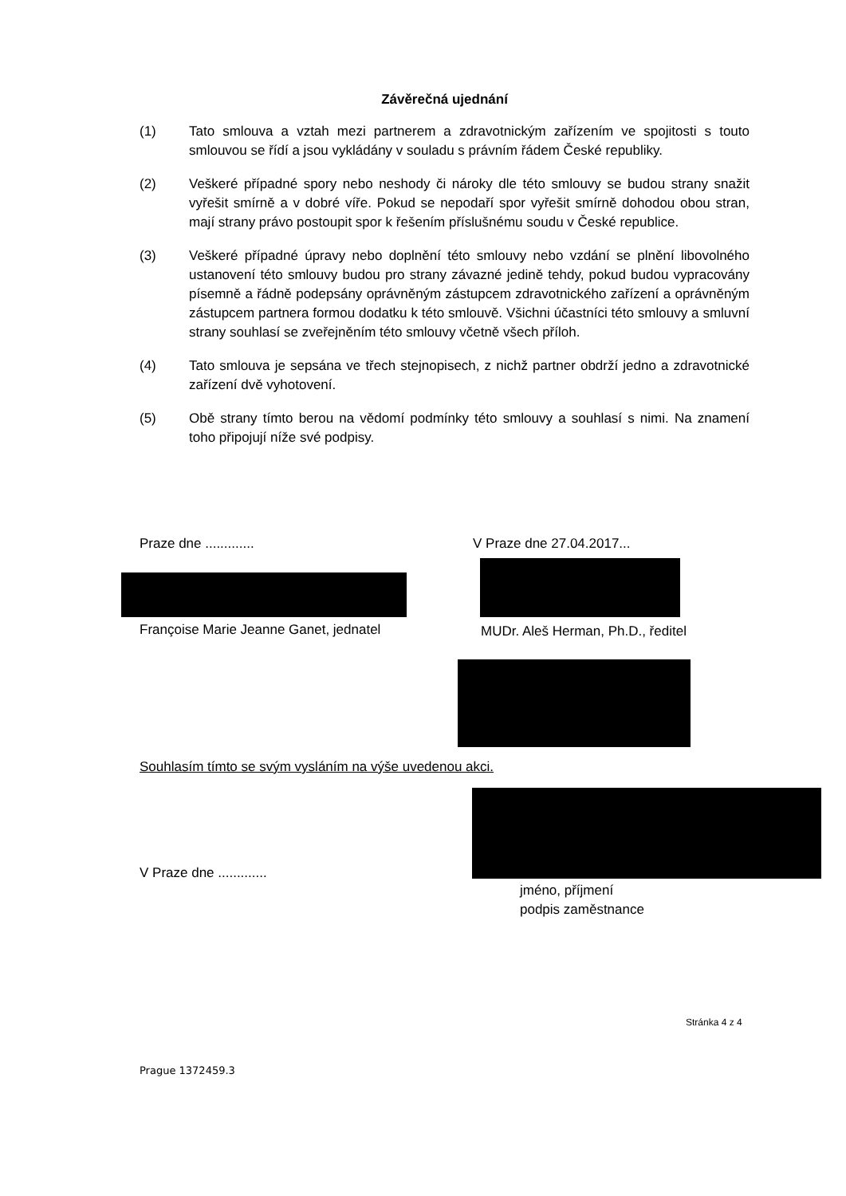Závěrečná ujednání
(1) Tato smlouva a vztah mezi partnerem a zdravotnickým zařízením ve spojitosti s touto smlouvou se řídí a jsou vykládány v souladu s právním řádem České republiky.
(2) Veškeré případné spory nebo neshody či nároky dle této smlouvy se budou strany snažit vyřešit smírně a v dobré víře. Pokud se nepodaří spor vyřešit smírně dohodou obou stran, mají strany právo postoupit spor k řešením příslušnému soudu v České republice.
(3) Veškeré případné úpravy nebo doplnění této smlouvy nebo vzdání se plnění libovolného ustanovení této smlouvy budou pro strany závazné jedině tehdy, pokud budou vypracovány písemně a řádně podepsány oprávněným zástupcem zdravotnického zařízení a oprávněným zástupcem partnera formou dodatku k této smlouvě. Všichni účastníci této smlouvy a smluvní strany souhlasí se zveřejněním této smlouvy včetně všech příloh.
(4) Tato smlouva je sepsána ve třech stejnopisech, z nichž partner obdrží jedno a zdravotnické zařízení dvě vyhotovení.
(5) Obě strany tímto berou na vědomí podmínky této smlouvy a souhlasí s nimi. Na znamení toho připojují níže své podpisy.
Praze dne ............. V Praze dne 27.04.2017...
Françoise Marie Jeanne Ganet, jednatel
MUDr. Aleš Herman, Ph.D., ředitel
Souhlasím tímto se svým vysláním na výše uvedenou akci.
V Praze dne .............
jméno, příjmení
podpis zaměstnance
Stránka 4 z 4
Prague 1372459.3